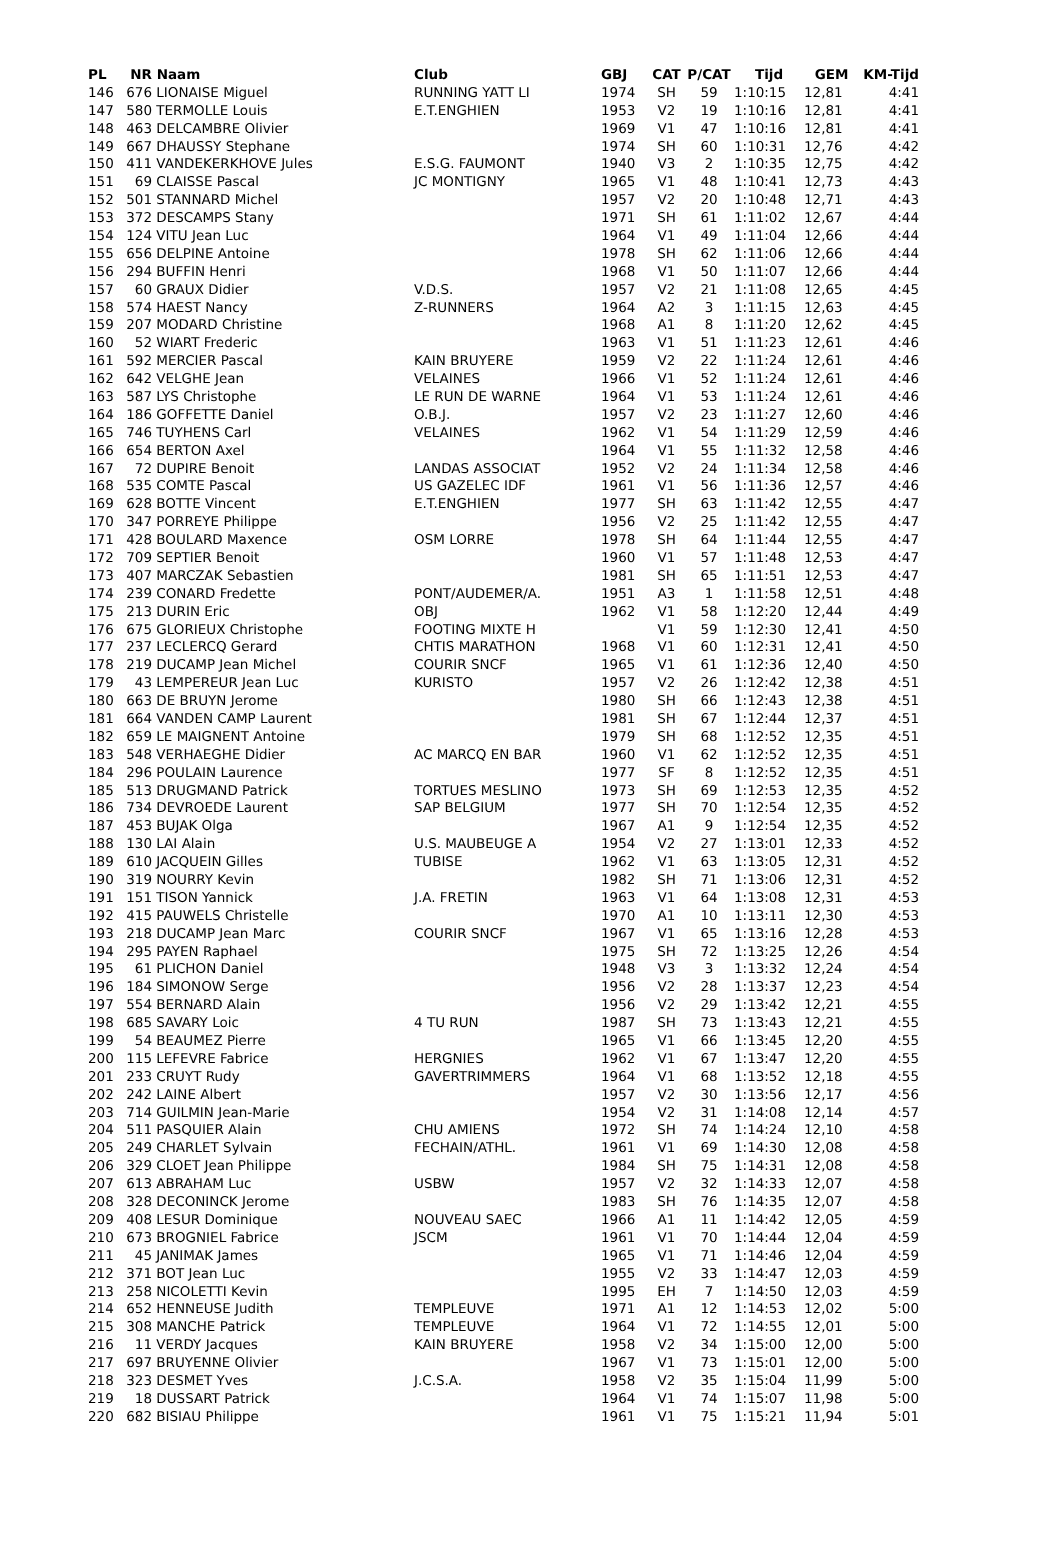| PL | NR | Naam | Club | GBJ | CAT | P/CAT | Tijd | GEM | KM-Tijd |
| --- | --- | --- | --- | --- | --- | --- | --- | --- | --- |
| 146 | 676 | LIONAISE Miguel | RUNNING YATT LI | 1974 | SH | 59 | 1:10:15 | 12,81 | 4:41 |
| 147 | 580 | TERMOLLE Louis | E.T.ENGHIEN | 1953 | V2 | 19 | 1:10:16 | 12,81 | 4:41 |
| 148 | 463 | DELCAMBRE Olivier | | 1969 | V1 | 47 | 1:10:16 | 12,81 | 4:41 |
| 149 | 667 | DHAUSSY Stephane | | 1974 | SH | 60 | 1:10:31 | 12,76 | 4:42 |
| 150 | 411 | VANDEKERKHOVE Jules | E.S.G. FAUMONT | 1940 | V3 | 2 | 1:10:35 | 12,75 | 4:42 |
| 151 | 69 | CLAISSE Pascal | JC MONTIGNY | 1965 | V1 | 48 | 1:10:41 | 12,73 | 4:43 |
| 152 | 501 | STANNARD Michel | | 1957 | V2 | 20 | 1:10:48 | 12,71 | 4:43 |
| 153 | 372 | DESCAMPS Stany | | 1971 | SH | 61 | 1:11:02 | 12,67 | 4:44 |
| 154 | 124 | VITU Jean Luc | | 1964 | V1 | 49 | 1:11:04 | 12,66 | 4:44 |
| 155 | 656 | DELPINE Antoine | | 1978 | SH | 62 | 1:11:06 | 12,66 | 4:44 |
| 156 | 294 | BUFFIN Henri | | 1968 | V1 | 50 | 1:11:07 | 12,66 | 4:44 |
| 157 | 60 | GRAUX Didier | V.D.S. | 1957 | V2 | 21 | 1:11:08 | 12,65 | 4:45 |
| 158 | 574 | HAEST Nancy | Z-RUNNERS | 1964 | A2 | 3 | 1:11:15 | 12,63 | 4:45 |
| 159 | 207 | MODARD Christine | | 1968 | A1 | 8 | 1:11:20 | 12,62 | 4:45 |
| 160 | 52 | WIART Frederic | | 1963 | V1 | 51 | 1:11:23 | 12,61 | 4:46 |
| 161 | 592 | MERCIER Pascal | KAIN BRUYERE | 1959 | V2 | 22 | 1:11:24 | 12,61 | 4:46 |
| 162 | 642 | VELGHE Jean | VELAINES | 1966 | V1 | 52 | 1:11:24 | 12,61 | 4:46 |
| 163 | 587 | LYS Christophe | LE RUN DE WARNE | 1964 | V1 | 53 | 1:11:24 | 12,61 | 4:46 |
| 164 | 186 | GOFFETTE Daniel | O.B.J. | 1957 | V2 | 23 | 1:11:27 | 12,60 | 4:46 |
| 165 | 746 | TUYHENS Carl | VELAINES | 1962 | V1 | 54 | 1:11:29 | 12,59 | 4:46 |
| 166 | 654 | BERTON Axel | | 1964 | V1 | 55 | 1:11:32 | 12,58 | 4:46 |
| 167 | 72 | DUPIRE Benoit | LANDAS ASSOCIAT | 1952 | V2 | 24 | 1:11:34 | 12,58 | 4:46 |
| 168 | 535 | COMTE Pascal | US GAZELEC IDF | 1961 | V1 | 56 | 1:11:36 | 12,57 | 4:46 |
| 169 | 628 | BOTTE Vincent | E.T.ENGHIEN | 1977 | SH | 63 | 1:11:42 | 12,55 | 4:47 |
| 170 | 347 | PORREYE Philippe | | 1956 | V2 | 25 | 1:11:42 | 12,55 | 4:47 |
| 171 | 428 | BOULARD Maxence | OSM LORRE | 1978 | SH | 64 | 1:11:44 | 12,55 | 4:47 |
| 172 | 709 | SEPTIER Benoit | | 1960 | V1 | 57 | 1:11:48 | 12,53 | 4:47 |
| 173 | 407 | MARCZAK Sebastien | | 1981 | SH | 65 | 1:11:51 | 12,53 | 4:47 |
| 174 | 239 | CONARD Fredette | PONT/AUDEMER/A. | 1951 | A3 | 1 | 1:11:58 | 12,51 | 4:48 |
| 175 | 213 | DURIN Eric | OBJ | 1962 | V1 | 58 | 1:12:20 | 12,44 | 4:49 |
| 176 | 675 | GLORIEUX Christophe | FOOTING MIXTE H | | V1 | 59 | 1:12:30 | 12,41 | 4:50 |
| 177 | 237 | LECLERCQ Gerard | CHTIS MARATHON | 1968 | V1 | 60 | 1:12:31 | 12,41 | 4:50 |
| 178 | 219 | DUCAMP Jean Michel | COURIR SNCF | 1965 | V1 | 61 | 1:12:36 | 12,40 | 4:50 |
| 179 | 43 | LEMPEREUR Jean Luc | KURISTO | 1957 | V2 | 26 | 1:12:42 | 12,38 | 4:51 |
| 180 | 663 | DE BRUYN Jerome | | 1980 | SH | 66 | 1:12:43 | 12,38 | 4:51 |
| 181 | 664 | VANDEN CAMP Laurent | | 1981 | SH | 67 | 1:12:44 | 12,37 | 4:51 |
| 182 | 659 | LE MAIGNENT Antoine | | 1979 | SH | 68 | 1:12:52 | 12,35 | 4:51 |
| 183 | 548 | VERHAEGHE Didier | AC MARCQ EN BAR | 1960 | V1 | 62 | 1:12:52 | 12,35 | 4:51 |
| 184 | 296 | POULAIN Laurence | | 1977 | SF | 8 | 1:12:52 | 12,35 | 4:51 |
| 185 | 513 | DRUGMAND Patrick | TORTUES MESLINO | 1973 | SH | 69 | 1:12:53 | 12,35 | 4:52 |
| 186 | 734 | DEVROEDE Laurent | SAP BELGIUM | 1977 | SH | 70 | 1:12:54 | 12,35 | 4:52 |
| 187 | 453 | BUJAK Olga | | 1967 | A1 | 9 | 1:12:54 | 12,35 | 4:52 |
| 188 | 130 | LAI Alain | U.S. MAUBEUGE A | 1954 | V2 | 27 | 1:13:01 | 12,33 | 4:52 |
| 189 | 610 | JACQUEIN Gilles | TUBISE | 1962 | V1 | 63 | 1:13:05 | 12,31 | 4:52 |
| 190 | 319 | NOURRY Kevin | | 1982 | SH | 71 | 1:13:06 | 12,31 | 4:52 |
| 191 | 151 | TISON Yannick | J.A. FRETIN | 1963 | V1 | 64 | 1:13:08 | 12,31 | 4:53 |
| 192 | 415 | PAUWELS Christelle | | 1970 | A1 | 10 | 1:13:11 | 12,30 | 4:53 |
| 193 | 218 | DUCAMP Jean Marc | COURIR SNCF | 1967 | V1 | 65 | 1:13:16 | 12,28 | 4:53 |
| 194 | 295 | PAYEN Raphael | | 1975 | SH | 72 | 1:13:25 | 12,26 | 4:54 |
| 195 | 61 | PLICHON Daniel | | 1948 | V3 | 3 | 1:13:32 | 12,24 | 4:54 |
| 196 | 184 | SIMONOW Serge | | 1956 | V2 | 28 | 1:13:37 | 12,23 | 4:54 |
| 197 | 554 | BERNARD Alain | | 1956 | V2 | 29 | 1:13:42 | 12,21 | 4:55 |
| 198 | 685 | SAVARY Loic | 4 TU RUN | 1987 | SH | 73 | 1:13:43 | 12,21 | 4:55 |
| 199 | 54 | BEAUMEZ Pierre | | 1965 | V1 | 66 | 1:13:45 | 12,20 | 4:55 |
| 200 | 115 | LEFEVRE Fabrice | HERGNIES | 1962 | V1 | 67 | 1:13:47 | 12,20 | 4:55 |
| 201 | 233 | CRUYT Rudy | GAVERTRIMMERS | 1964 | V1 | 68 | 1:13:52 | 12,18 | 4:55 |
| 202 | 242 | LAINE Albert | | 1957 | V2 | 30 | 1:13:56 | 12,17 | 4:56 |
| 203 | 714 | GUILMIN Jean-Marie | | 1954 | V2 | 31 | 1:14:08 | 12,14 | 4:57 |
| 204 | 511 | PASQUIER Alain | CHU AMIENS | 1972 | SH | 74 | 1:14:24 | 12,10 | 4:58 |
| 205 | 249 | CHARLET Sylvain | FECHAIN/ATHL. | 1961 | V1 | 69 | 1:14:30 | 12,08 | 4:58 |
| 206 | 329 | CLOET Jean Philippe | | 1984 | SH | 75 | 1:14:31 | 12,08 | 4:58 |
| 207 | 613 | ABRAHAM Luc | USBW | 1957 | V2 | 32 | 1:14:33 | 12,07 | 4:58 |
| 208 | 328 | DECONINCK Jerome | | 1983 | SH | 76 | 1:14:35 | 12,07 | 4:58 |
| 209 | 408 | LESUR Dominique | NOUVEAU SAEC | 1966 | A1 | 11 | 1:14:42 | 12,05 | 4:59 |
| 210 | 673 | BROGNIEL Fabrice | JSCM | 1961 | V1 | 70 | 1:14:44 | 12,04 | 4:59 |
| 211 | 45 | JANIMAK James | | 1965 | V1 | 71 | 1:14:46 | 12,04 | 4:59 |
| 212 | 371 | BOT Jean Luc | | 1955 | V2 | 33 | 1:14:47 | 12,03 | 4:59 |
| 213 | 258 | NICOLETTI Kevin | | 1995 | EH | 7 | 1:14:50 | 12,03 | 4:59 |
| 214 | 652 | HENNEUSE Judith | TEMPLEUVE | 1971 | A1 | 12 | 1:14:53 | 12,02 | 5:00 |
| 215 | 308 | MANCHE Patrick | TEMPLEUVE | 1964 | V1 | 72 | 1:14:55 | 12,01 | 5:00 |
| 216 | 11 | VERDY Jacques | KAIN BRUYERE | 1958 | V2 | 34 | 1:15:00 | 12,00 | 5:00 |
| 217 | 697 | BRUYENNE Olivier | | 1967 | V1 | 73 | 1:15:01 | 12,00 | 5:00 |
| 218 | 323 | DESMET Yves | J.C.S.A. | 1958 | V2 | 35 | 1:15:04 | 11,99 | 5:00 |
| 219 | 18 | DUSSART Patrick | | 1964 | V1 | 74 | 1:15:07 | 11,98 | 5:00 |
| 220 | 682 | BISIAU Philippe | | 1961 | V1 | 75 | 1:15:21 | 11,94 | 5:01 |